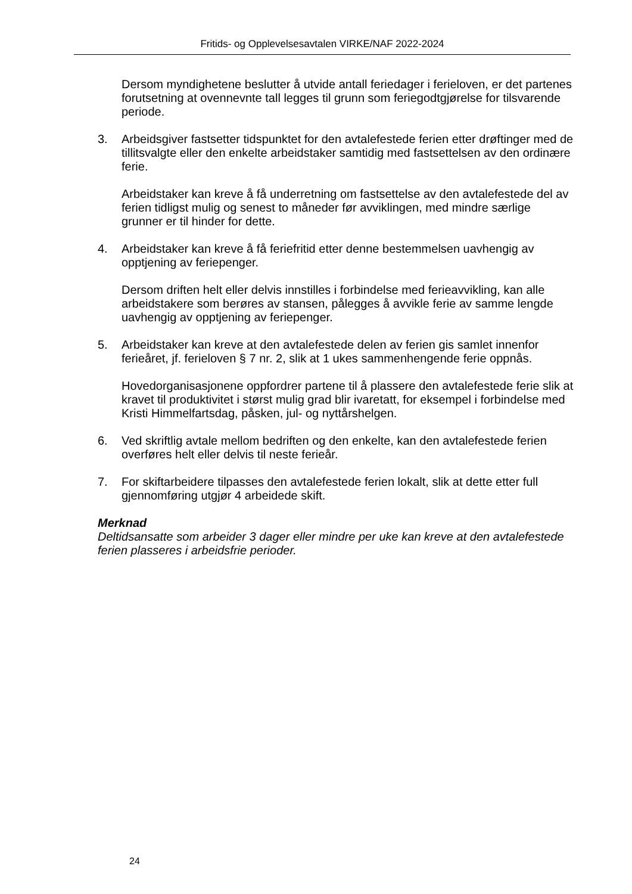Fritids- og Opplevelsesavtalen VIRKE/NAF 2022-2024
Dersom myndighetene beslutter å utvide antall feriedager i ferieloven, er det partenes forutsetning at ovennevnte tall legges til grunn som feriegodtgjørelse for tilsvarende periode.
3. Arbeidsgiver fastsetter tidspunktet for den avtalefestede ferien etter drøftinger med de tillitsvalgte eller den enkelte arbeidstaker samtidig med fastsettelsen av den ordinære ferie.
Arbeidstaker kan kreve å få underretning om fastsettelse av den avtalefestede del av ferien tidligst mulig og senest to måneder før avviklingen, med mindre særlige grunner er til hinder for dette.
4. Arbeidstaker kan kreve å få feriefritid etter denne bestemmelsen uavhengig av opptjening av feriepenger.
Dersom driften helt eller delvis innstilles i forbindelse med ferieavvikling, kan alle arbeidstakere som berøres av stansen, pålegges å avvikle ferie av samme lengde uavhengig av opptjening av feriepenger.
5. Arbeidstaker kan kreve at den avtalefestede delen av ferien gis samlet innenfor ferieåret, jf. ferieloven § 7 nr. 2, slik at 1 ukes sammenhengende ferie oppnås.
Hovedorganisasjonene oppfordrer partene til å plassere den avtalefestede ferie slik at kravet til produktivitet i størst mulig grad blir ivaretatt, for eksempel i forbindelse med Kristi Himmelfartsdag, påsken, jul- og nyttårshelgen.
6. Ved skriftlig avtale mellom bedriften og den enkelte, kan den avtalefestede ferien overføres helt eller delvis til neste ferieår.
7. For skiftarbeidere tilpasses den avtalefestede ferien lokalt, slik at dette etter full gjennomføring utgjør 4 arbeidede skift.
Merknad
Deltidsansatte som arbeider 3 dager eller mindre per uke kan kreve at den avtalefestede ferien plasseres i arbeidsfrie perioder.
24